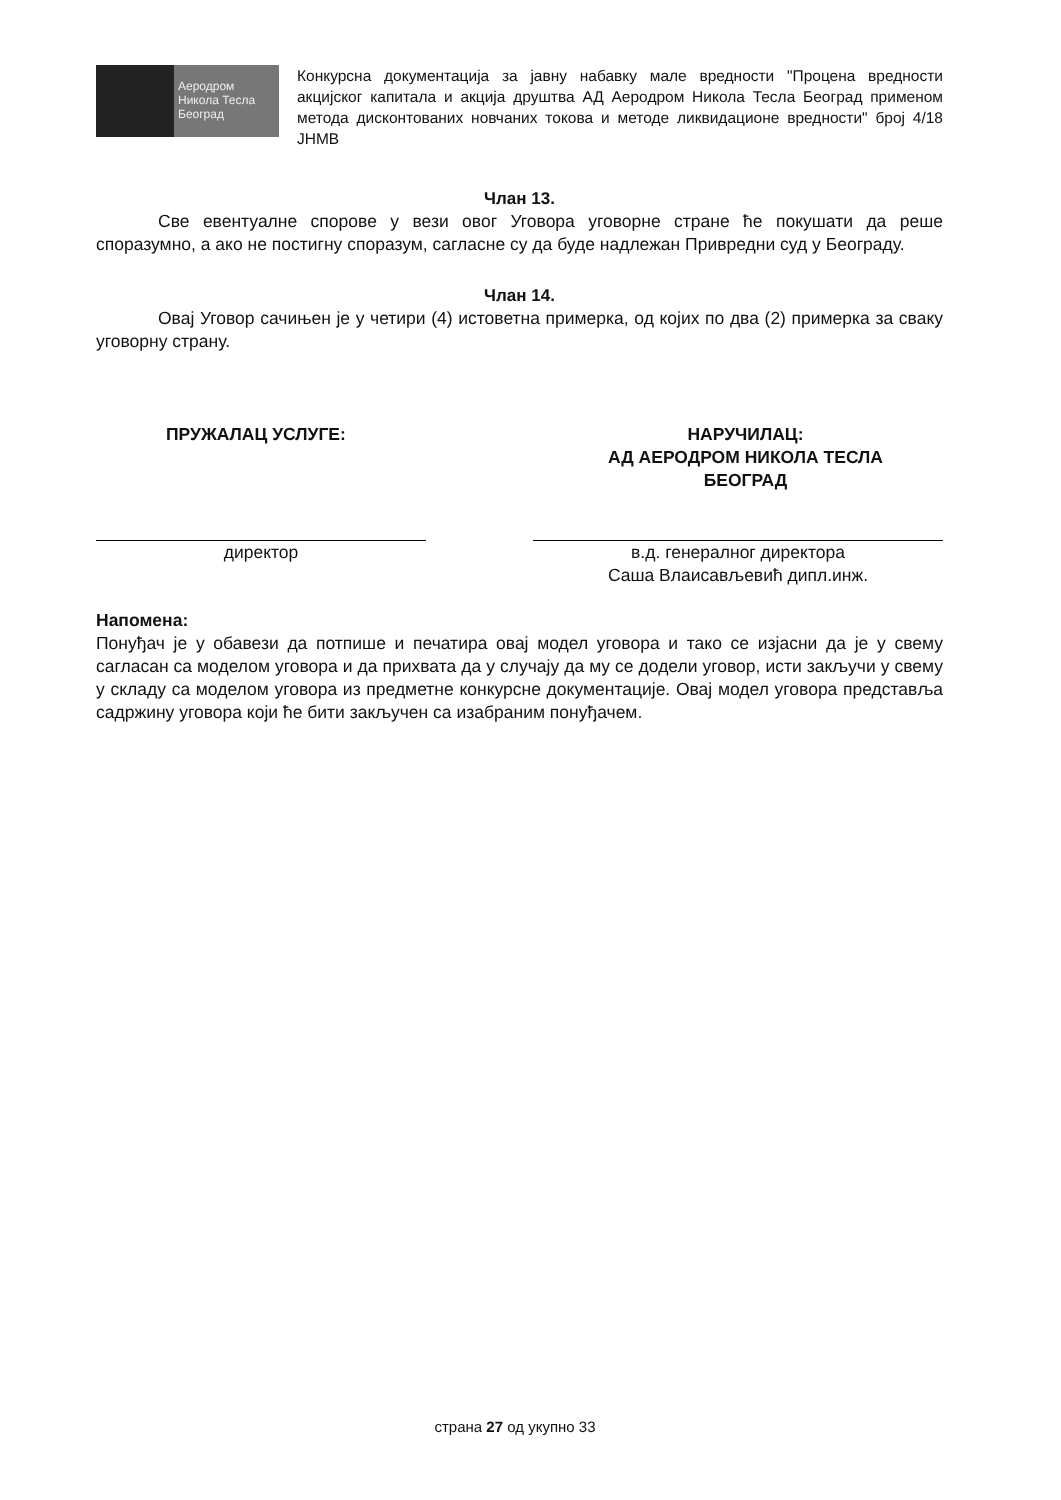Аеродром
Никола Тесла
Београд
Конкурсна документација за јавну набавку мале вредности "Процена вредности акцијског капитала и акција друштва АД Аеродром Никола Тесла Београд применом метода дисконтованих новчаних токова и методе ликвидационе вредности" број 4/18 ЈНМВ
Члан 13.
Све евентуалне спорове у вези овог Уговора уговорне стране ће покушати да реше споразумно, а ако не постигну споразум, сагласне су да буде надлежан Привредни суд у Београду.
Члан 14.
Овај Уговор сачињен је у четири (4) истоветна примерка, од којих по два (2) примерка за сваку уговорну страну.
ПРУЖАЛАЦ УСЛУГЕ: НАРУЧИЛАЦ:
АД АЕРОДРОМ НИКОЛА ТЕСЛА
БЕОГРАД
директор в.д. генералног директора
Саша Влаисављевић дипл.инж.
Напомена:
Понуђач је у обавези да потпише и печатира овај модел уговора и тако се изјасни да је у свему сагласан са моделом уговора и да прихвата да у случају да му се додели уговор, исти закључи у свему у складу са моделом уговора из предметне конкурсне документације. Овај модел уговора представља садржину уговора који ће бити закључен са изабраним понуђачем.
страна 27 од укупно 33